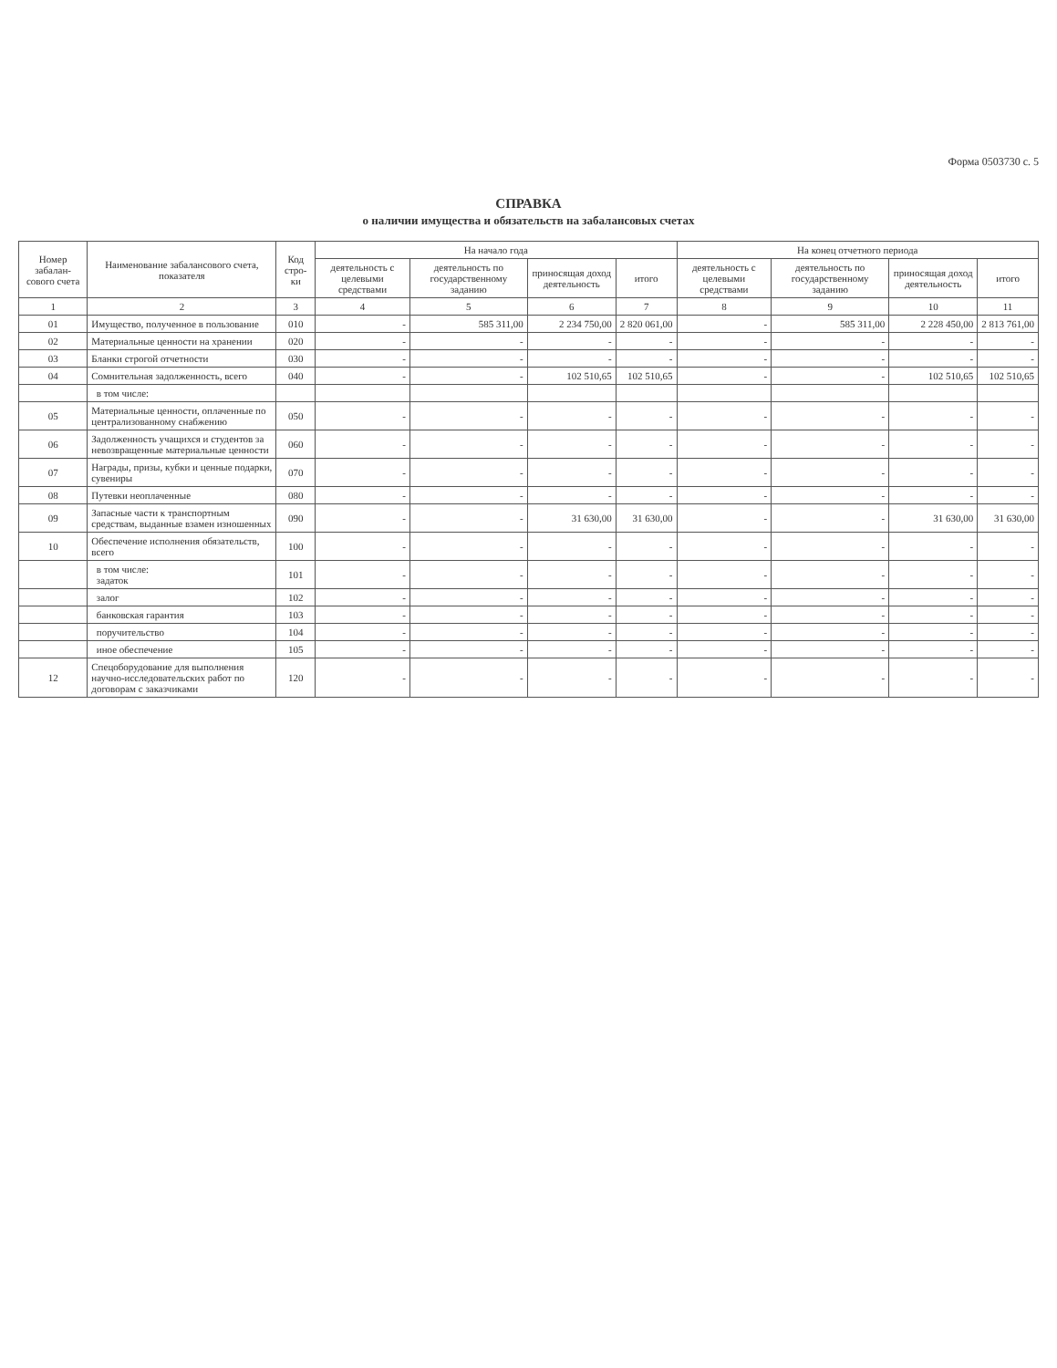Форма 0503730 с. 5
СПРАВКА
о наличии имущества и обязательств на забалансовых счетах
| Номер забалан-сового счета | Наименование забалансового счета, показателя | Код стро-ки | На начало года | | | | На конец отчетного периода | | | |
| --- | --- | --- | --- | --- | --- | --- | --- | --- | --- | --- |
| | | | деятельность с целевыми средствами | деятельность по государственному заданию | приносящая доход деятельность | итого | деятельность с целевыми средствами | деятельность по государственному заданию | приносящая доход деятельность | итого |
| 1 | 2 | 3 | 4 | 5 | 6 | 7 | 8 | 9 | 10 | 11 |
| 01 | Имущество, полученное в пользование | 010 | - | 585 311,00 | 2 234 750,00 | 2 820 061,00 | - | 585 311,00 | 2 228 450,00 | 2 813 761,00 |
| 02 | Материальные ценности на хранении | 020 | - | - | - | - | - | - | - | - |
| 03 | Бланки строгой отчетности | 030 | - | - | - | - | - | - | - | - |
| 04 | Сомнительная задолженность, всего | 040 | - | - | 102 510,65 | 102 510,65 | - | - | 102 510,65 | 102 510,65 |
| | в том числе: | | | | | | | | | |
| 05 | Материальные ценности, оплаченные по централизованному снабжению | 050 | - | - | - | - | - | - | - | - |
| 06 | Задолженность учащихся и студентов за невозвращенные материальные ценности | 060 | - | - | - | - | - | - | - | - |
| 07 | Награды, призы, кубки и ценные подарки, сувениры | 070 | - | - | - | - | - | - | - | - |
| 08 | Путевки неоплаченные | 080 | - | - | - | - | - | - | - | - |
| 09 | Запасные части к транспортным средствам, выданные взамен изношенных | 090 | - | - | 31 630,00 | 31 630,00 | - | - | 31 630,00 | 31 630,00 |
| 10 | Обеспечение исполнения обязательств, всего | 100 | - | - | - | - | - | - | - | - |
| | в том числе: задаток | 101 | - | - | - | - | - | - | - | - |
| | залог | 102 | - | - | - | - | - | - | - | - |
| | банковская гарантия | 103 | - | - | - | - | - | - | - | - |
| | поручительство | 104 | - | - | - | - | - | - | - | - |
| | иное обеспечение | 105 | - | - | - | - | - | - | - | - |
| 12 | Спецоборудование для выполнения научно-исследовательских работ по договорам с заказчиками | 120 | - | - | - | - | - | - | - | - |